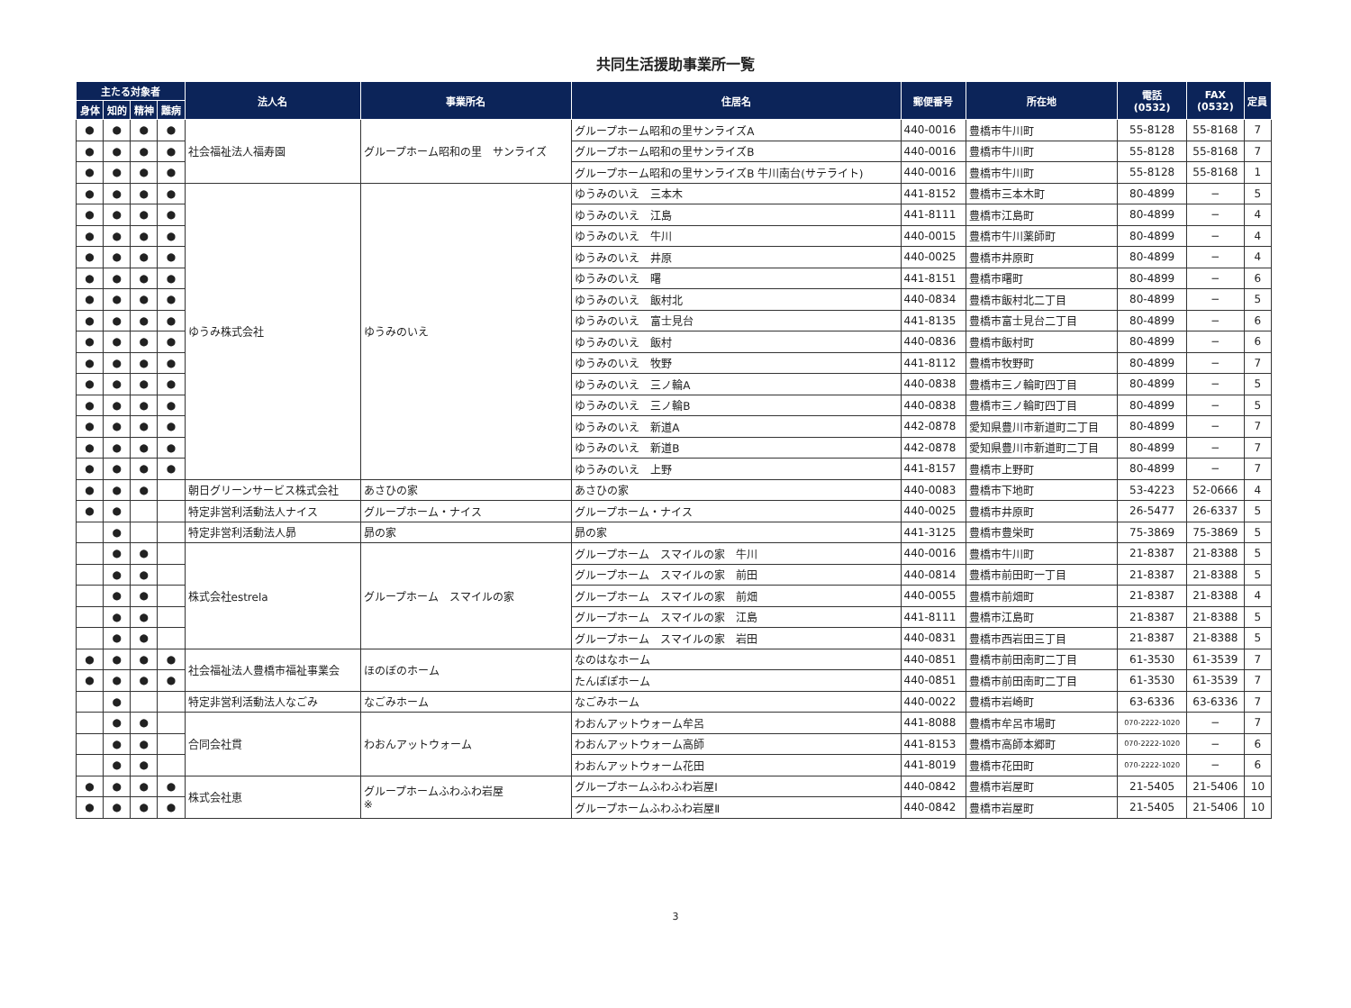共同生活援助事業所一覧
| 主たる対象者 | | | | 法人名 | 事業所名 | 住居名 | 郵便番号 | 所在地 | 電話 (0532) | FAX (0532) | 定員 |
| --- | --- | --- | --- | --- | --- | --- | --- | --- | --- | --- | --- |
| 身体 | 知的 | 精神 | 難病 | | | | | | | | |
| ● | ● | ● | ● | 社会福祉法人福寿園 | グループホーム昭和の里 サンライズ | グループホーム昭和の里サンライズA | 440-0016 | 豊橋市牛川町 | 55-8128 | 55-8168 | 7 |
| ● | ● | ● | ● | | | グループホーム昭和の里サンライズB | 440-0016 | 豊橋市牛川町 | 55-8128 | 55-8168 | 7 |
| ● | ● | ● | ● | | | グループホーム昭和の里サンライズB 牛川南台(サテライト) | 440-0016 | 豊橋市牛川町 | 55-8128 | 55-8168 | 1 |
| ● | ● | ● | ● | ゆうみ株式会社 | ゆうみのいえ | ゆうみのいえ 三本木 | 441-8152 | 豊橋市三本木町 | 80-4899 | − | 5 |
| ● | ● | ● | ● | | | ゆうみのいえ 江島 | 441-8111 | 豊橋市江島町 | 80-4899 | − | 4 |
| ● | ● | ● | ● | | | ゆうみのいえ 牛川 | 440-0015 | 豊橋市牛川薬師町 | 80-4899 | − | 4 |
| ● | ● | ● | ● | | | ゆうみのいえ 井原 | 440-0025 | 豊橋市井原町 | 80-4899 | − | 4 |
| ● | ● | ● | ● | | | ゆうみのいえ 曙 | 441-8151 | 豊橋市曙町 | 80-4899 | − | 6 |
| ● | ● | ● | ● | | | ゆうみのいえ 飯村北 | 440-0834 | 豊橋市飯村北二丁目 | 80-4899 | − | 5 |
| ● | ● | ● | ● | | | ゆうみのいえ 富士見台 | 441-8135 | 豊橋市富士見台二丁目 | 80-4899 | − | 6 |
| ● | ● | ● | ● | | | ゆうみのいえ 飯村 | 440-0836 | 豊橋市飯村町 | 80-4899 | − | 6 |
| ● | ● | ● | ● | | | ゆうみのいえ 牧野 | 441-8112 | 豊橋市牧野町 | 80-4899 | − | 7 |
| ● | ● | ● | ● | | | ゆうみのいえ 三ノ輪A | 440-0838 | 豊橋市三ノ輪町四丁目 | 80-4899 | − | 5 |
| ● | ● | ● | ● | | | ゆうみのいえ 三ノ輪B | 440-0838 | 豊橋市三ノ輪町四丁目 | 80-4899 | − | 5 |
| ● | ● | ● | ● | | | ゆうみのいえ 新道A | 442-0878 | 愛知県豊川市新道町二丁目 | 80-4899 | − | 7 |
| ● | ● | ● | ● | | | ゆうみのいえ 新道B | 442-0878 | 愛知県豊川市新道町二丁目 | 80-4899 | − | 7 |
| ● | ● | ● | ● | | | ゆうみのいえ 上野 | 441-8157 | 豊橋市上野町 | 80-4899 | − | 7 |
| ● | ● | ● | | 朝日グリーンサービス株式会社 | あさひの家 | あさひの家 | 440-0083 | 豊橋市下地町 | 53-4223 | 52-0666 | 4 |
| ● | ● | | | 特定非営利活動法人ナイス | グループホーム・ナイス | グループホーム・ナイス | 440-0025 | 豊橋市井原町 | 26-5477 | 26-6337 | 5 |
| | ● | | | 特定非営利活動法人昴 | 昴の家 | 昴の家 | 441-3125 | 豊橋市豊栄町 | 75-3869 | 75-3869 | 5 |
| | ● | ● | | 株式会社estrela | グループホーム スマイルの家 | グループホーム スマイルの家 牛川 | 440-0016 | 豊橋市牛川町 | 21-8387 | 21-8388 | 5 |
| | ● | ● | | | | グループホーム スマイルの家 前田 | 440-0814 | 豊橋市前田町一丁目 | 21-8387 | 21-8388 | 5 |
| | ● | ● | | | | グループホーム スマイルの家 前畑 | 440-0055 | 豊橋市前畑町 | 21-8387 | 21-8388 | 4 |
| | ● | ● | | | | グループホーム スマイルの家 江島 | 441-8111 | 豊橋市江島町 | 21-8387 | 21-8388 | 5 |
| | ● | ● | | | | グループホーム スマイルの家 岩田 | 440-0831 | 豊橋市西岩田三丁目 | 21-8387 | 21-8388 | 5 |
| ● | ● | ● | ● | 社会福祉法人豊橋市福祉事業会 | ほのぼのホーム | なのはなホーム | 440-0851 | 豊橋市前田南町二丁目 | 61-3530 | 61-3539 | 7 |
| ● | ● | ● | ● | | | たんぽぽホーム | 440-0851 | 豊橋市前田南町二丁目 | 61-3530 | 61-3539 | 7 |
| | ● | | | 特定非営利活動法人なごみ | なごみホーム | なごみホーム | 440-0022 | 豊橋市岩崎町 | 63-6336 | 63-6336 | 7 |
| | ● | ● | | 合同会社貫 | わおんアットウォーム | わおんアットウォーム牟呂 | 441-8088 | 豊橋市牟呂市場町 | 070-2222-1020 | − | 7 |
| | ● | ● | | | | わおんアットウォーム高師 | 441-8153 | 豊橋市高師本郷町 | 070-2222-1020 | − | 6 |
| | ● | ● | | | | わおんアットウォーム花田 | 441-8019 | 豊橋市花田町 | 070-2222-1020 | − | 6 |
| ● | ● | ● | ● | 株式会社恵 | グループホームふわふわ岩屋 ※ | グループホームふわふわ岩屋Ⅰ | 440-0842 | 豊橋市岩屋町 | 21-5405 | 21-5406 | 10 |
| ● | ● | ● | ● | | | グループホームふわふわ岩屋Ⅱ | 440-0842 | 豊橋市岩屋町 | 21-5405 | 21-5406 | 10 |
3